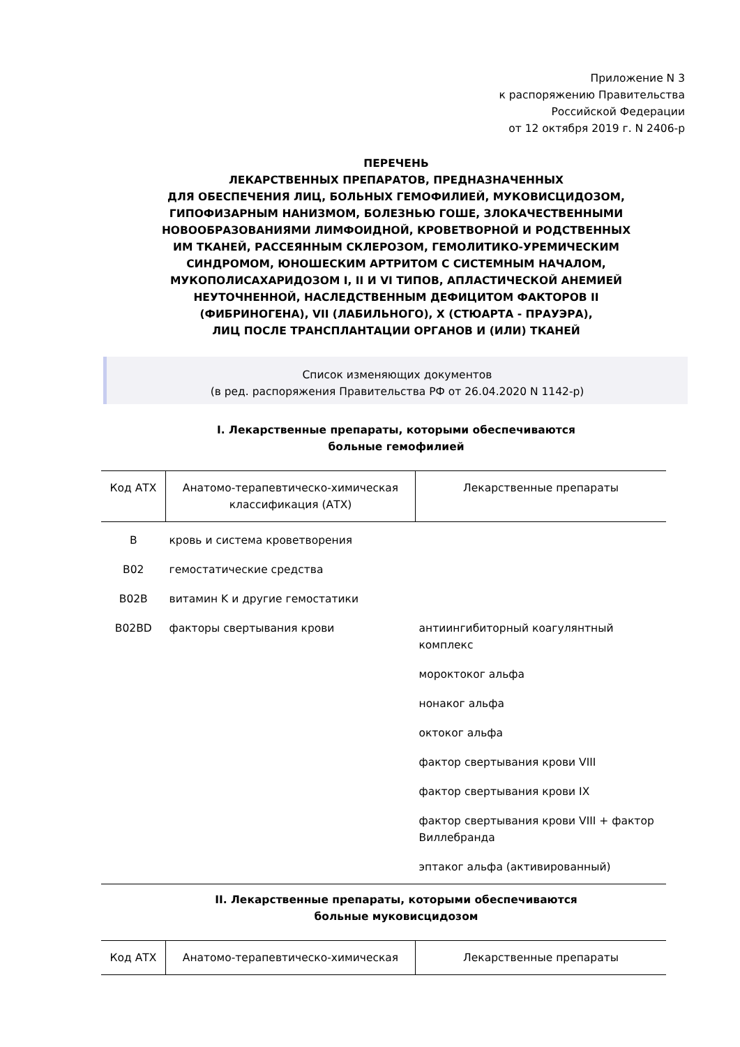Приложение N 3
к распоряжению Правительства
Российской Федерации
от 12 октября 2019 г. N 2406-р
ПЕРЕЧЕНЬ
ЛЕКАРСТВЕННЫХ ПРЕПАРАТОВ, ПРЕДНАЗНАЧЕННЫХ
ДЛЯ ОБЕСПЕЧЕНИЯ ЛИЦ, БОЛЬНЫХ ГЕМОФИЛИЕЙ, МУКОВИСЦИДОЗОМ,
ГИПОФИЗАРНЫМ НАНИЗМОМ, БОЛЕЗНЬЮ ГОШЕ, ЗЛОКАЧЕСТВЕННЫМИ
НОВООБРАЗОВАНИЯМИ ЛИМФОИДНОЙ, КРОВЕТВОРНОЙ И РОДСТВЕННЫХ
ИМ ТКАНЕЙ, РАССЕЯННЫМ СКЛЕРОЗОМ, ГЕМОЛИТИКО-УРЕМИЧЕСКИМ
СИНДРОМОМ, ЮНОШЕСКИМ АРТРИТОМ С СИСТЕМНЫМ НАЧАЛОМ,
МУКОПОЛИСАХАРИДОЗОМ I, II И VI ТИПОВ, АПЛАСТИЧЕСКОЙ АНЕМИЕЙ
НЕУТОЧНЕННОЙ, НАСЛЕДСТВЕННЫМ ДЕФИЦИТОМ ФАКТОРОВ II
(ФИБРИНОГЕНА), VII (ЛАБИЛЬНОГО), X (СТЮАРТА - ПРАУЭРА),
ЛИЦ ПОСЛЕ ТРАНСПЛАНТАЦИИ ОРГАНОВ И (ИЛИ) ТКАНЕЙ
Список изменяющих документов
(в ред. распоряжения Правительства РФ от 26.04.2020 N 1142-р)
I. Лекарственные препараты, которыми обеспечиваются
больные гемофилией
| Код АТХ | Анатомо-терапевтическо-химическая классификация (АТХ) | Лекарственные препараты |
| --- | --- | --- |
| B | кровь и система кроветворения | |
| B02 | гемостатические средства | |
| B02B | витамин K и другие гемостатики | |
| B02BD | факторы свертывания крови | антиингибиторный коагулянтный комплекс |
| | | мороктоког альфа |
| | | нонаког альфа |
| | | октоког альфа |
| | | фактор свертывания крови VIII |
| | | фактор свертывания крови IX |
| | | фактор свертывания крови VIII + фактор Виллебранда |
| | | эптаког альфа (активированный) |
II. Лекарственные препараты, которыми обеспечиваются
больные муковисцидозом
| Код АТХ | Анатомо-терапевтическо-химическая | Лекарственные препараты |
| --- | --- | --- |